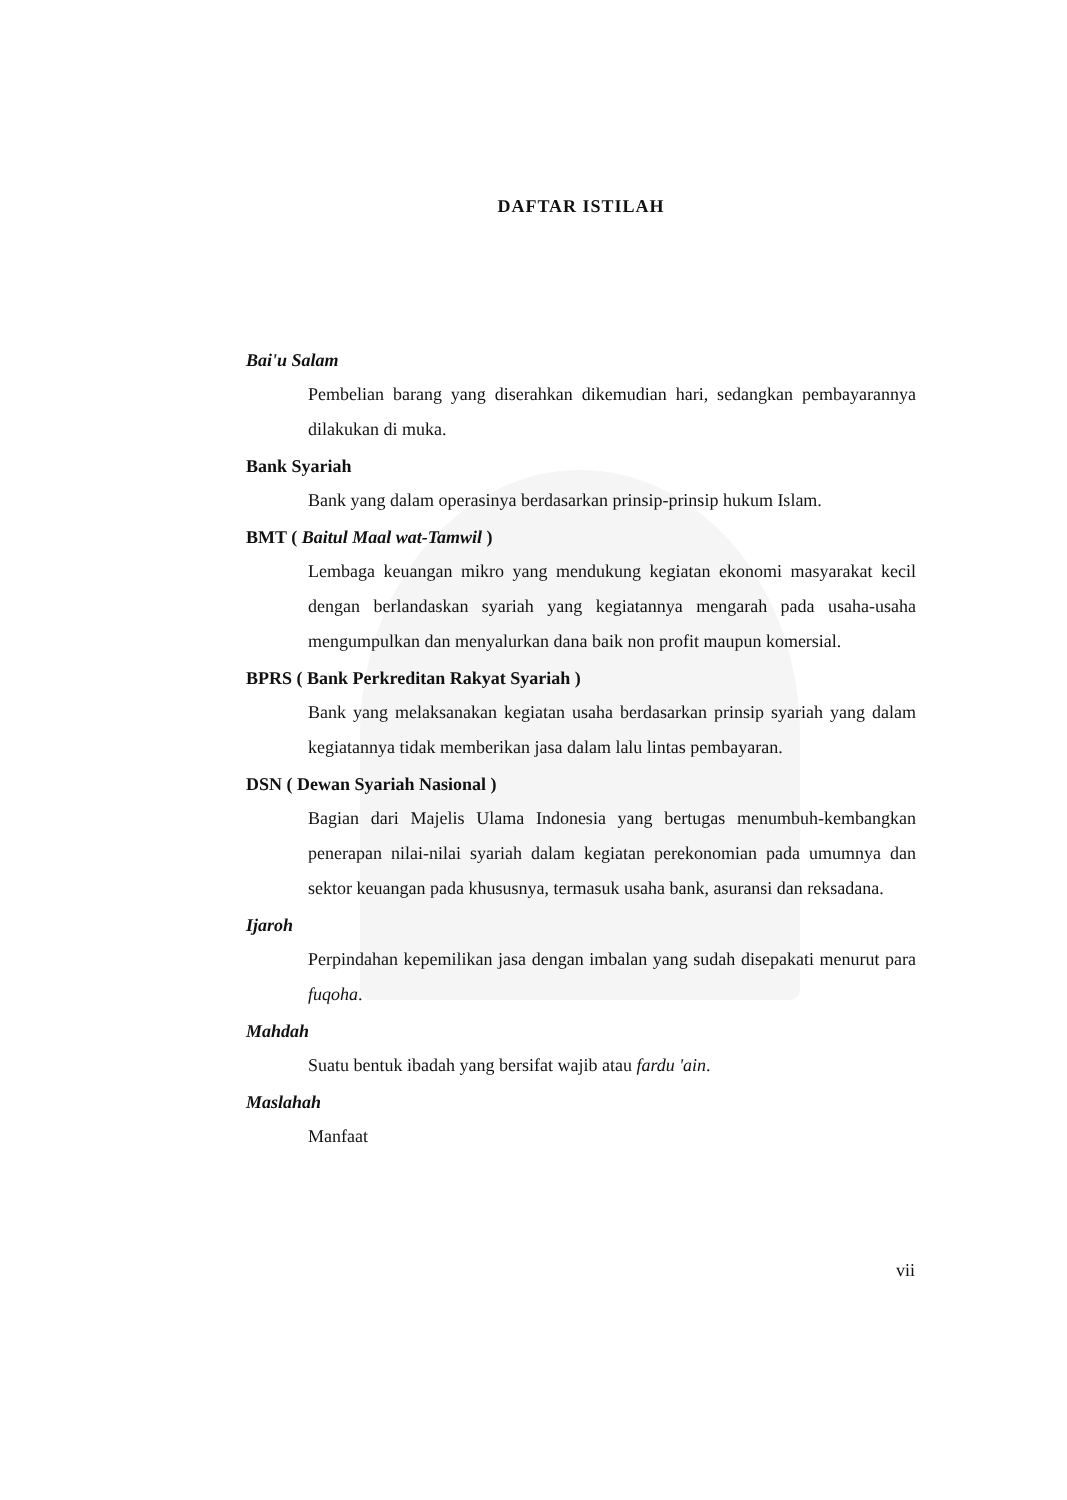DAFTAR ISTILAH
Bai'u Salam
Pembelian barang yang diserahkan dikemudian hari, sedangkan pembayarannya dilakukan di muka.
Bank Syariah
Bank yang dalam operasinya berdasarkan prinsip-prinsip hukum Islam.
BMT ( Baitul Maal wat-Tamwil )
Lembaga keuangan mikro yang mendukung kegiatan ekonomi masyarakat kecil dengan berlandaskan syariah yang kegiatannya mengarah pada usaha-usaha mengumpulkan dan menyalurkan dana baik non profit maupun komersial.
BPRS ( Bank Perkreditan Rakyat Syariah )
Bank yang melaksanakan kegiatan usaha berdasarkan prinsip syariah yang dalam kegiatannya tidak memberikan jasa dalam lalu lintas pembayaran.
DSN ( Dewan Syariah Nasional )
Bagian dari Majelis Ulama Indonesia yang bertugas menumbuh-kembangkan penerapan nilai-nilai syariah dalam kegiatan perekonomian pada umumnya dan sektor keuangan pada khususnya, termasuk usaha bank, asuransi dan reksadana.
Ijaroh
Perpindahan kepemilikan jasa dengan imbalan yang sudah disepakati menurut para fuqoha.
Mahdah
Suatu bentuk ibadah yang bersifat wajib atau fardu 'ain.
Maslahah
Manfaat
vii